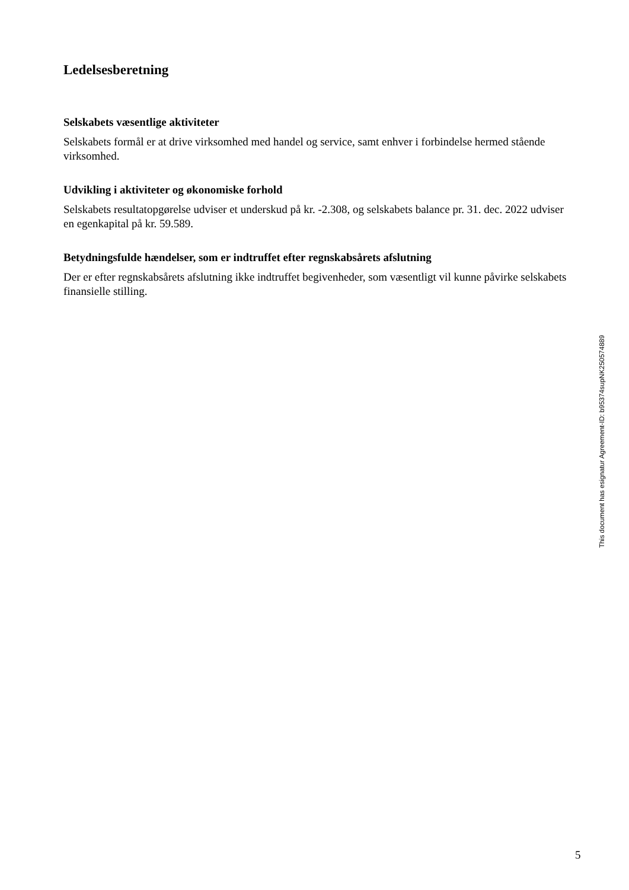Ledelsesberetning
Selskabets væsentlige aktiviteter
Selskabets formål er at drive virksomhed med handel og service, samt enhver i forbindelse hermed stående virksomhed.
Udvikling i aktiviteter og økonomiske forhold
Selskabets resultatopgørelse udviser et underskud på kr. -2.308, og selskabets balance pr. 31. dec. 2022 udviser en egenkapital på kr. 59.589.
Betydningsfulde hændelser, som er indtruffet efter regnskabsårets afslutning
Der er efter regnskabsårets afslutning ikke indtruffet begivenheder, som væsentligt vil kunne påvirke selskabets finansielle stilling.
This document has esignatur Agreement-ID: b95374supNK250574889
5